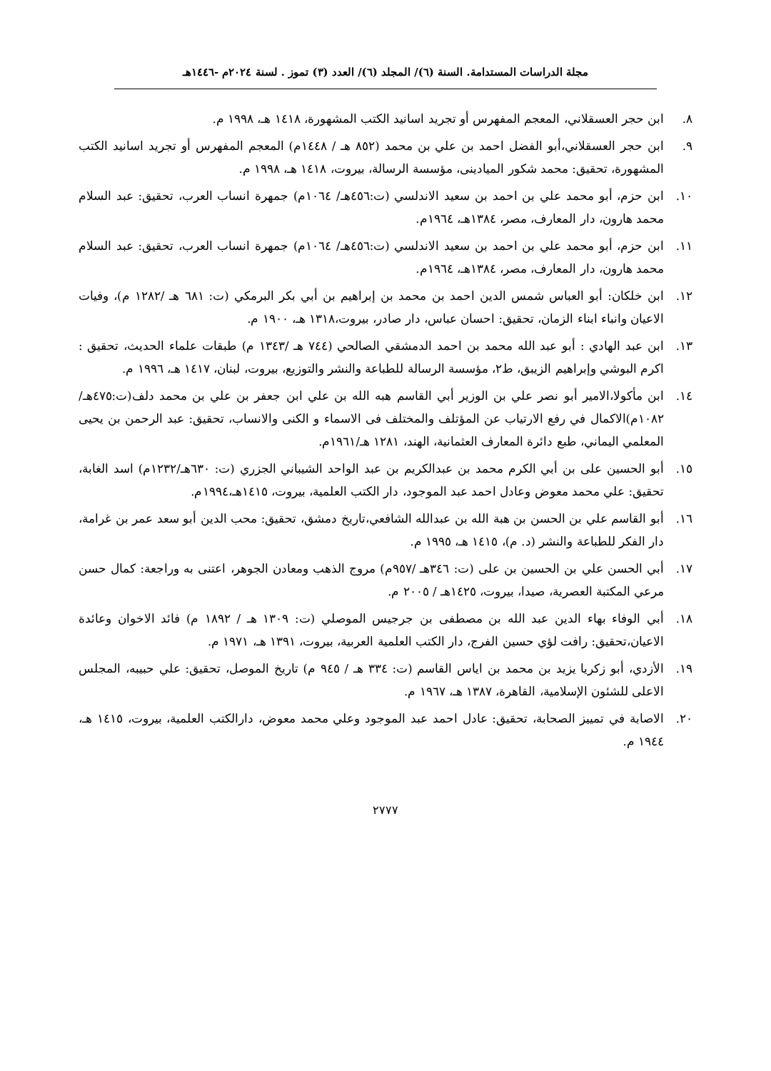مجلة الدراسات المستدامة. السنة (٦)/ المجلد (٦)/ العدد (٣) تموز . لسنة ٢٠٢٤م -١٤٤٦هـ
٨. ابن حجر العسقلاني، المعجم المفهرس أو تجريد اسانيد الكتب المشهورة، ١٤١٨ هـ، ١٩٩٨ م.
٩. ابن حجر العسقلاني،أبو الفضل احمد بن علي بن محمد (٨٥٢ هـ / ١٤٤٨م) المعجم المفهرس أو تجريد اسانيد الكتب المشهورة، تحقيق: محمد شكور الميادينى، مؤسسة الرسالة، بيروت، ١٤١٨ هـ، ١٩٩٨ م.
١٠. ابن حزم، أبو محمد علي بن احمد بن سعيد الاندلسي (ت:٤٥٦هـ/ ١٠٦٤م) جمهرة انساب العرب، تحقيق: عبد السلام محمد هارون، دار المعارف، مصر، ١٣٨٤هـ، ١٩٦٤م.
١١. ابن حزم، أبو محمد علي بن احمد بن سعيد الاندلسي (ت:٤٥٦هـ/ ١٠٦٤م) جمهرة انساب العرب، تحقيق: عبد السلام محمد هارون، دار المعارف، مصر، ١٣٨٤هـ، ١٩٦٤م.
١٢. ابن خلكان: أبو العباس شمس الدين احمد بن محمد بن إبراهيم بن أبي بكر البرمكي (ت: ٦٨١ هـ /١٢٨٢ م)، وفيات الاعيان وانباء ابناء الزمان، تحقيق: احسان عباس، دار صادر، بيروت،١٣١٨ هـ، ١٩٠٠ م.
١٣. ابن عبد الهادي : أبو عبد الله محمد بن احمد الدمشقي الصالحي (٧٤٤ هـ /١٣٤٣ م) طبقات علماء الحديث، تحقيق : اكرم البوشي وإبراهيم الزيبق، ط٢، مؤسسة الرسالة للطباعة والنشر والتوزيع، بيروت، لبنان، ١٤١٧ هـ، ١٩٩٦ م.
١٤. ابن مأكولا،الامير أبو نصر علي بن الوزير أبي القاسم هبه الله بن علي ابن جعفر بن علي بن محمد دلف(ت:٤٧٥هـ/١٠٨٢م)الاكمال في رفع الارتياب عن المؤتلف والمختلف فى الاسماء و الكنى والانساب، تحقيق: عبد الرحمن بن يحيى المعلمي اليماني، طبع دائرة المعارف العثمانية، الهند، ١٢٨١ هـ/١٩٦١م.
١٥. أبو الحسين على بن أبي الكرم محمد بن عبدالكريم بن عبد الواحد الشيباني الجزري (ت: ٦٣٠هـ/١٢٣٢م) اسد الغابة، تحقيق: علي محمد معوض وعادل احمد عبد الموجود، دار الكتب العلمية، بيروت، ١٤١٥هـ،١٩٩٤م.
١٦. أبو القاسم علي بن الحسن بن هبة الله بن عبدالله الشافعي،تاريخ دمشق، تحقيق: محب الدين أبو سعد عمر بن غرامة، دار الفكر للطباعة والنشر (د. م)، ١٤١٥ هـ، ١٩٩٥ م.
١٧. أبي الحسن علي بن الحسين بن على (ت: ٣٤٦هـ /٩٥٧م) مروج الذهب ومعادن الجوهر، اعتنى به وراجعة: كمال حسن مرعي المكتبة العصرية، صيدا، بيروت، ١٤٢٥هـ / ٢٠٠٥ م.
١٨. أبي الوفاء بهاء الدين عبد الله بن مصطفى بن جرجيس الموصلي (ت: ١٣٠٩ هـ / ١٨٩٢ م) فائد الاخوان وعائدة الاعيان،تحقيق: رافت لؤي حسين الفرج، دار الكتب العلمية العربية، بيروت، ١٣٩١ هـ، ١٩٧١ م.
١٩. الأزدي، أبو زكريا يزيد بن محمد بن اياس القاسم (ت: ٣٣٤ هـ / ٩٤٥ م) تاريخ الموصل، تحقيق: علي حبيبه، المجلس الاعلى للشئون الإسلامية، القاهرة، ١٣٨٧ هـ، ١٩٦٧ م.
٢٠. الاصابة في تمييز الصحابة، تحقيق: عادل احمد عبد الموجود وعلي محمد معوض، دارالكتب العلمية، بيروت، ١٤١٥ هـ، ١٩٤٤ م.
٢٧٧٧